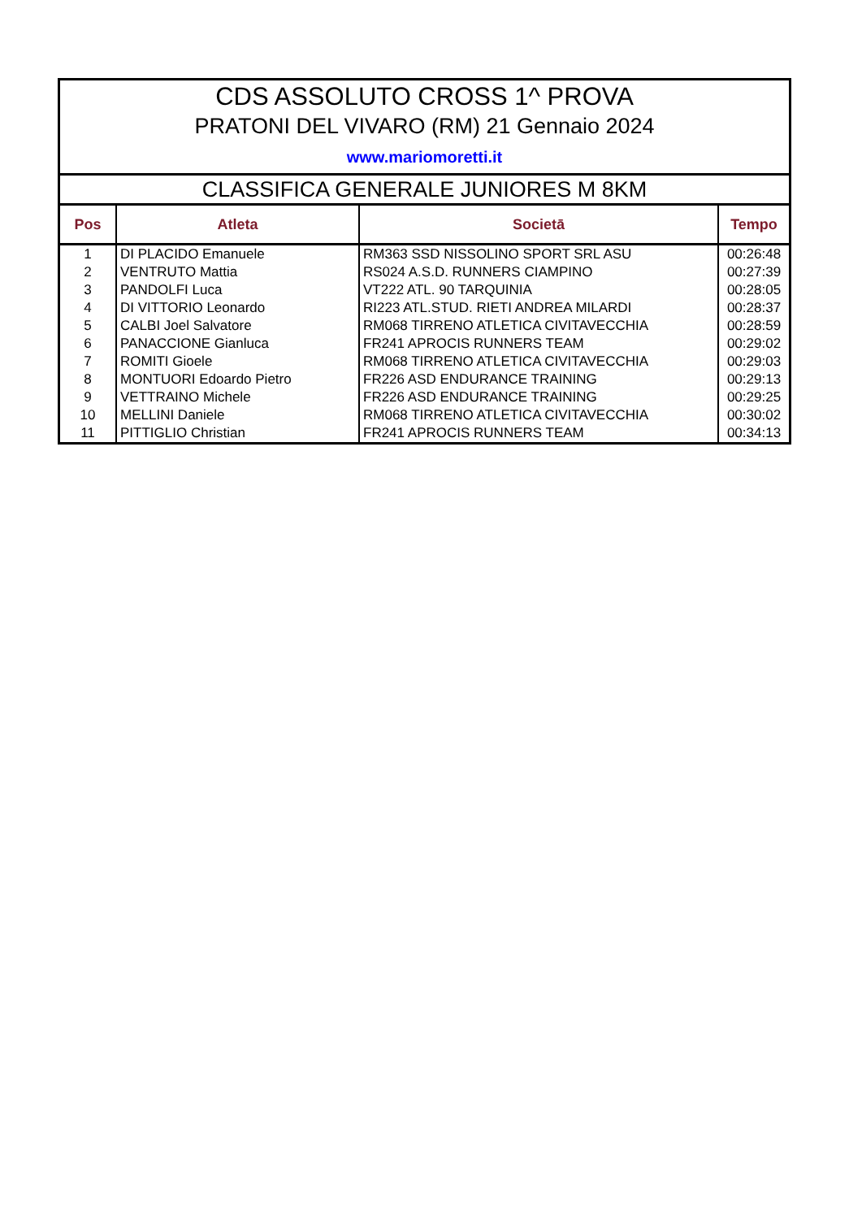CDS ASSOLUTO CROSS 1^ PROVA
PRATONI DEL VIVARO (RM) 21 Gennaio 2024
www.mariomoretti.it
CLASSIFICA GENERALE JUNIORES M 8KM
| Pos | Atleta | Societā | Tempo |
| --- | --- | --- | --- |
| 1 | DI PLACIDO Emanuele | RM363 SSD NISSOLINO SPORT SRL ASU | 00:26:48 |
| 2 | VENTRUTO Mattia | RS024 A.S.D. RUNNERS CIAMPINO | 00:27:39 |
| 3 | PANDOLFI Luca | VT222 ATL. 90 TARQUINIA | 00:28:05 |
| 4 | DI VITTORIO Leonardo | RI223 ATL.STUD. RIETI ANDREA MILARDI | 00:28:37 |
| 5 | CALBI Joel Salvatore | RM068 TIRRENO ATLETICA CIVITAVECCHIA | 00:28:59 |
| 6 | PANACCIONE Gianluca | FR241 APROCIS RUNNERS TEAM | 00:29:02 |
| 7 | ROMITI Gioele | RM068 TIRRENO ATLETICA CIVITAVECCHIA | 00:29:03 |
| 8 | MONTUORI Edoardo Pietro | FR226 ASD ENDURANCE TRAINING | 00:29:13 |
| 9 | VETTRAINO Michele | FR226 ASD ENDURANCE TRAINING | 00:29:25 |
| 10 | MELLINI Daniele | RM068 TIRRENO ATLETICA CIVITAVECCHIA | 00:30:02 |
| 11 | PITTIGLIO Christian | FR241 APROCIS RUNNERS TEAM | 00:34:13 |